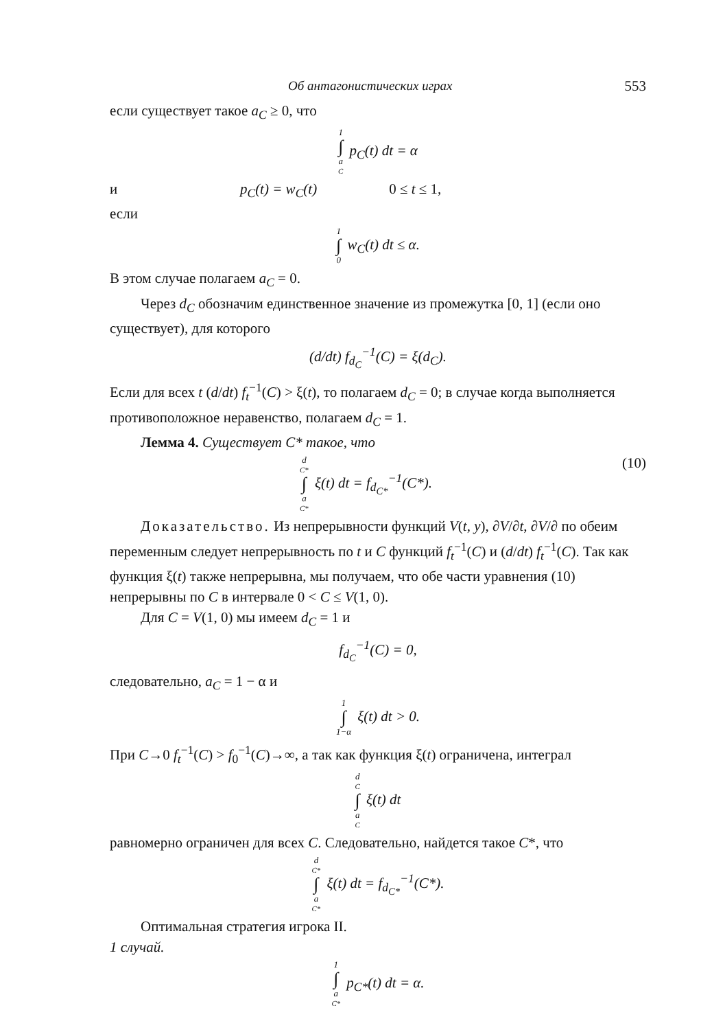Об антагонистических играх 553
если существует такое a<sub>C</sub> ≥ 0, что
1 ∫ a<sub>C</sub> p<sub>C</sub>(t) dt = α
и p<sub>C</sub>(t) = w<sub>C</sub>(t) 0 ≤ t ≤ 1,
если
1 ∫ 0 w<sub>C</sub>(t) dt ≤ α.
В этом случае полагаем a<sub>C</sub> = 0.
Через d<sub>C</sub> обозначим единственное значение из промежутка [0, 1] (если оно существует), для которого
(d/dt) f<sub>d<sub>C</sub></sub><sup>−1</sup>(C) = ξ(d<sub>C</sub>).
Если для всех t (d/dt) f<sub>t</sub><sup>−1</sup>(C) > ξ(t), то полагаем d<sub>C</sub> = 0; в случае когда выполняется противоположное неравенство, полагаем d<sub>C</sub> = 1.
Лемма 4. Существует C* такое, что
d<sub>C*</sub> ∫ a<sub>C*</sub> ξ(t) dt = f<sub>d<sub>C*</sub></sub><sup>−1</sup>(C*). (10)
Доказательство. Из непрерывности функций V(t, y), ∂V/∂t, ∂V/∂ по обеим переменным следует непрерывность по t и C функций f<sub>t</sub><sup>−1</sup>(C) и (d/dt) f<sub>t</sub><sup>−1</sup>(C). Так как функция ξ(t) также непрерывна, мы получаем, что обе части уравнения (10) непрерывны по C в интервале 0 < C ≤ V(1, 0).
Для C = V(1, 0) мы имеем d<sub>C</sub> = 1 и
f<sub>d<sub>C</sub></sub><sup>−1</sup>(C) = 0,
следовательно, a<sub>C</sub> = 1 − α и
1 ∫ 1−α ξ(t) dt > 0.
При C→0 f<sub>t</sub><sup>−1</sup>(C) > f<sub>0</sub><sup>−1</sup>(C)→∞, а так как функция ξ(t) ограничена, интеграл
d<sub>C</sub> ∫ a<sub>C</sub> ξ(t) dt
равномерно ограничен для всех C. Следовательно, найдется такое C*, что
d<sub>C*</sub> ∫ a<sub>C*</sub> ξ(t) dt = f<sub>d<sub>C*</sub></sub><sup>−1</sup>(C*).
Оптимальная стратегия игрока II.
1 случай.
1 ∫ a<sub>C*</sub> p<sub>C*</sub>(t) dt = α.